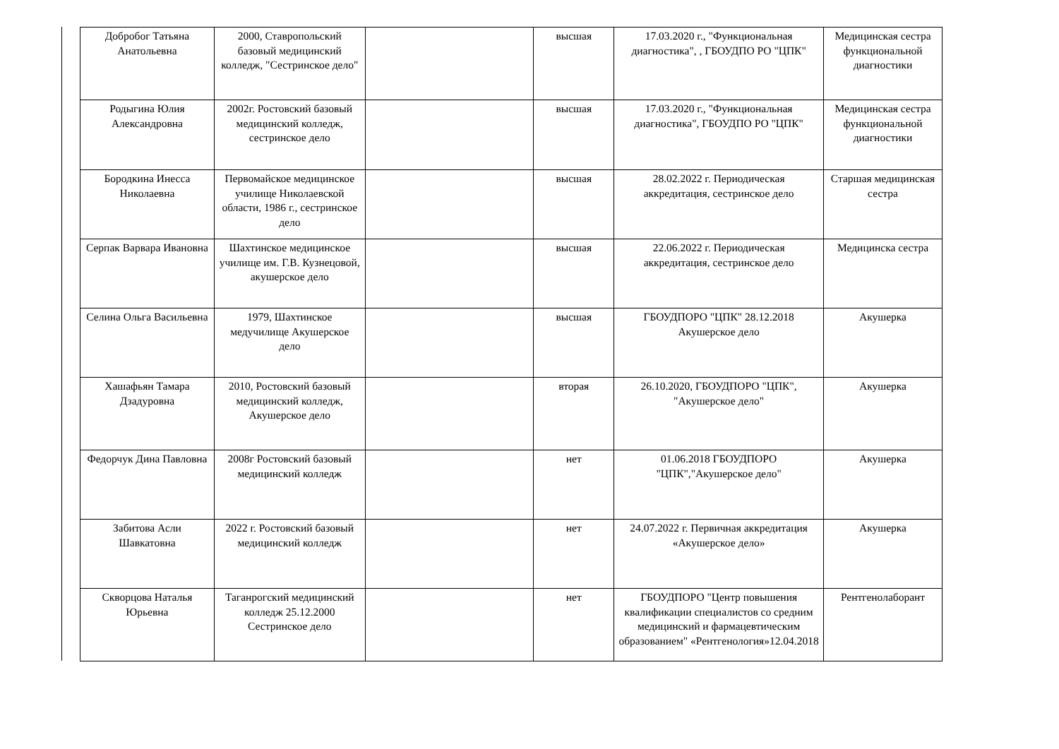| Добробог Татьяна Анатольевна | 2000, Ставропольский базовый медицинский колледж, "Сестринское дело" | | высшая | 17.03.2020 г., "Функциональная диагностика", , ГБОУДПО РО "ЦПК" | Медицинская сестра функциональной диагностики |
| Родыгина Юлия Александровна | 2002г. Ростовский базовый медицинский колледж, сестринское дело | | высшая | 17.03.2020 г., "Функциональная диагностика", ГБОУДПО РО "ЦПК" | Медицинская сестра функциональной диагностики |
| Бородкина Инесса Николаевна | Первомайское медицинское училище Николаевской области, 1986 г., сестринское дело | | высшая | 28.02.2022 г. Периодическая аккредитация, сестринское дело | Старшая медицинская сестра |
| Серпак Варвара Ивановна | Шахтинское медицинское училище им. Г.В. Кузнецовой, акушерское дело | | высшая | 22.06.2022 г. Периодическая аккредитация, сестринское дело | Медицинска сестра |
| Селина Ольга Васильевна | 1979, Шахтинское медучилище Акушерское дело | | высшая | ГБОУДПОРО "ЦПК" 28.12.2018 Акушерское дело | Акушерка |
| Хашафьян Тамара Дзадуровна | 2010, Ростовский базовый медицинский колледж, Акушерское дело | | вторая | 26.10.2020, ГБОУДПОРО "ЦПК", "Акушерское дело" | Акушерка |
| Федорчук Дина Павловна | 2008г Ростовский базовый медицинский колледж | | нет | 01.06.2018 ГБОУДПОРО "ЦПК","Акушерское дело" | Акушерка |
| Забитова Асли Шавкатовна | 2022 г. Ростовский базовый медицинский колледж | | нет | 24.07.2022 г. Первичная аккредитация «Акушерское дело» | Акушерка |
| Скворцова Наталья Юрьевна | Таганрогский медицинский колледж 25.12.2000 Сестринское дело | | нет | ГБОУДПОРО "Центр повышения квалификации специалистов со средним медицинский и фармацевтическим образованием" «Рентгенология»12.04.2018 | Рентгенолаборант |